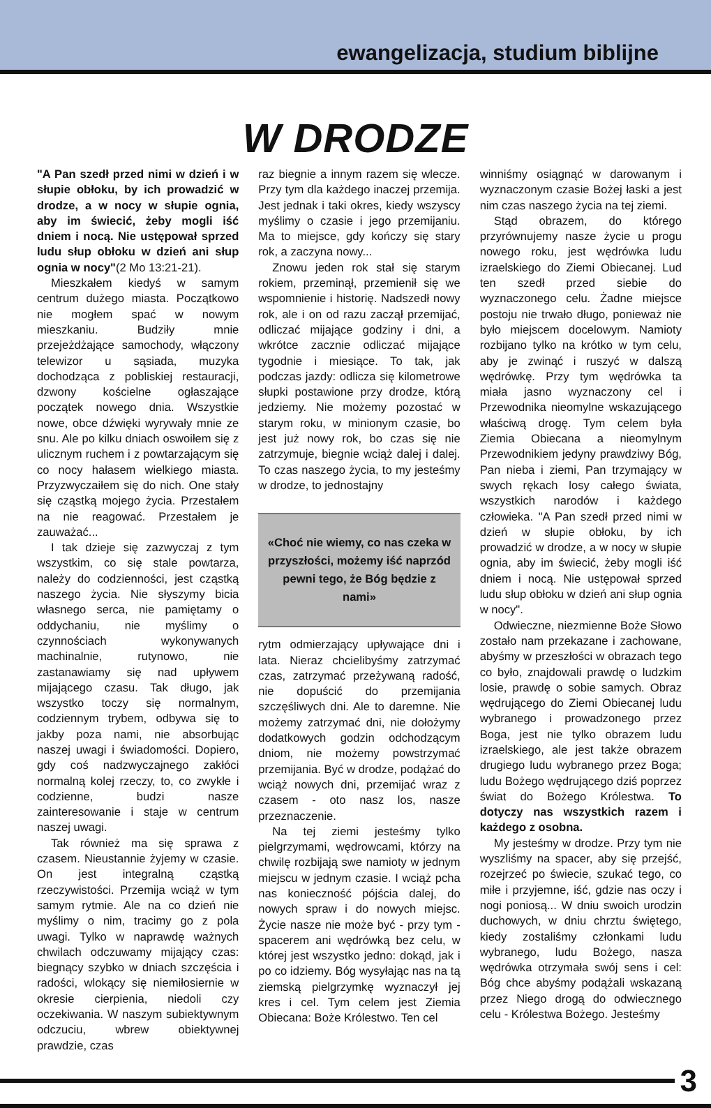ewangelizacja, studium biblijne
W DRODZE
"A Pan szedł przed nimi w dzień i w słupie obłoku, by ich prowadzić w drodze, a w nocy w słupie ognia, aby im świecić, żeby mogli iść dniem i nocą. Nie ustępował sprzed ludu słup obłoku w dzień ani słup ognia w nocy"(2 Mo 13:21-21).
Mieszkałem kiedyś w samym centrum dużego miasta. Początkowo nie mogłem spać w nowym mieszkaniu. Budziły mnie przejeżdżające samochody, włączony telewizor u sąsiada, muzyka dochodząca z pobliskiej restauracji, dzwony kościelne ogłaszające początek nowego dnia. Wszystkie nowe, obce dźwięki wyrywały mnie ze snu. Ale po kilku dniach oswoiłem się z ulicznym ruchem i z powtarzającym się co nocy hałasem wielkiego miasta. Przyzwyczaiłem się do nich. One stały się cząstką mojego życia. Przestałem na nie reagować. Przestałem je zauważać...
I tak dzieje się zazwyczaj z tym wszystkim, co się stale powtarza, należy do codzienności, jest cząstką naszego życia. Nie słyszymy bicia własnego serca, nie pamiętamy o oddychaniu, nie myślimy o czynnościach wykonywanych machinalnie, rutynowo, nie zastanawiamy się nad upływem mijającego czasu. Tak długo, jak wszystko toczy się normalnym, codziennym trybem, odbywa się to jakby poza nami, nie absorbując naszej uwagi i świadomości. Dopiero, gdy coś nadzwyczajnego zakłóci normalną kolej rzeczy, to, co zwykłe i codzienne, budzi nasze zainteresowanie i staje w centrum naszej uwagi.
Tak również ma się sprawa z czasem. Nieustannie żyjemy w czasie. On jest integralną cząstką rzeczywistości. Przemija wciąż w tym samym rytmie. Ale na co dzień nie myślimy o nim, tracimy go z pola uwagi. Tylko w naprawdę ważnych chwilach odczuwamy mijający czas: biegnący szybko w dniach szczęścia i radości, wlokący się niemiłosiernie w okresie cierpienia, niedoli czy oczekiwania. W naszym subiektywnym odczuciu, wbrew obiektywnej prawdzie, czas
raz biegnie a innym razem się wlecze. Przy tym dla każdego inaczej przemija. Jest jednak i taki okres, kiedy wszyscy myślimy o czasie i jego przemijaniu. Ma to miejsce, gdy kończy się stary rok, a zaczyna nowy...
Znowu jeden rok stał się starym rokiem, przeminął, przemienił się we wspomnienie i historię. Nadszedł nowy rok, ale i on od razu zaczął przemijać, odliczać mijające godziny i dni, a wkrótce zacznie odliczać mijające tygodnie i miesiące. To tak, jak podczas jazdy: odlicza się kilometrowe słupki postawione przy drodze, którą jedziemy. Nie możemy pozostać w starym roku, w minionym czasie, bo jest już nowy rok, bo czas się nie zatrzymuje, biegnie wciąż dalej i dalej. To czas naszego życia, to my jesteśmy w drodze, to jednostajny
«Choć nie wiemy, co nas czeka w przyszłości, możemy iść naprzód pewni tego, że Bóg będzie z nami»
rytm odmierzający upływające dni i lata. Nieraz chcielibyśmy zatrzymać czas, zatrzymać przeżywaną radość, nie dopuścić do przemijania szczęśliwych dni. Ale to daremne. Nie możemy zatrzymać dni, nie dołożymy dodatkowych godzin odchodzącym dniom, nie możemy powstrzymać przemijania. Być w drodze, podążać do wciąż nowych dni, przemijać wraz z czasem - oto nasz los, nasze przeznaczenie.
Na tej ziemi jesteśmy tylko pielgrzymami, wędrowcami, którzy na chwilę rozbijają swe namioty w jednym miejscu w jednym czasie. I wciąż pcha nas konieczność pójścia dalej, do nowych spraw i do nowych miejsc. Życie nasze nie może być - przy tym - spacerem ani wędrówką bez celu, w której jest wszystko jedno: dokąd, jak i po co idziemy. Bóg wysyłając nas na tą ziemską pielgrzymkę wyznaczył jej kres i cel. Tym celem jest Ziemia Obiecana: Boże Królestwo. Ten cel
winniśmy osiągnąć w darowanym i wyznaczonym czasie Bożej łaski a jest nim czas naszego życia na tej ziemi.
Stąd obrazem, do którego przyrównujemy nasze życie u progu nowego roku, jest wędrówka ludu izraelskiego do Ziemi Obiecanej. Lud ten szedł przed siebie do wyznaczonego celu. Żadne miejsce postoju nie trwało długo, ponieważ nie było miejscem docelowym. Namioty rozbijano tylko na krótko w tym celu, aby je zwinąć i ruszyć w dalszą wędrówkę. Przy tym wędrówka ta miała jasno wyznaczony cel i Przewodnika nieomylne wskazującego właściwą drogę. Tym celem była Ziemia Obiecana a nieomylnym Przewodnikiem jedyny prawdziwy Bóg, Pan nieba i ziemi, Pan trzymający w swych rękach losy całego świata, wszystkich narodów i każdego człowieka. "A Pan szedł przed nimi w dzień w słupie obłoku, by ich prowadzić w drodze, a w nocy w słupie ognia, aby im świecić, żeby mogli iść dniem i nocą. Nie ustępował sprzed ludu słup obłoku w dzień ani słup ognia w nocy".
Odwieczne, niezmienne Boże Słowo zostało nam przekazane i zachowane, abyśmy w przeszłości w obrazach tego co było, znajdowali prawdę o ludzkim losie, prawdę o sobie samych. Obraz wędrującego do Ziemi Obiecanej ludu wybranego i prowadzonego przez Boga, jest nie tylko obrazem ludu izraelskiego, ale jest także obrazem drugiego ludu wybranego przez Boga; ludu Bożego wędrującego dziś poprzez świat do Bożego Królestwa. To dotyczy nas wszystkich razem i każdego z osobna.
My jesteśmy w drodze. Przy tym nie wyszliśmy na spacer, aby się przejść, rozejrzeć po świecie, szukać tego, co miłe i przyjemne, iść, gdzie nas oczy i nogi poniosą... W dniu swoich urodzin duchowych, w dniu chrztu świętego, kiedy zostaliśmy członkami ludu wybranego, ludu Bożego, nasza wędrówka otrzymała swój sens i cel: Bóg chce abyśmy podążali wskazaną przez Niego drogą do odwiecznego celu - Królestwa Bożego. Jesteśmy
3